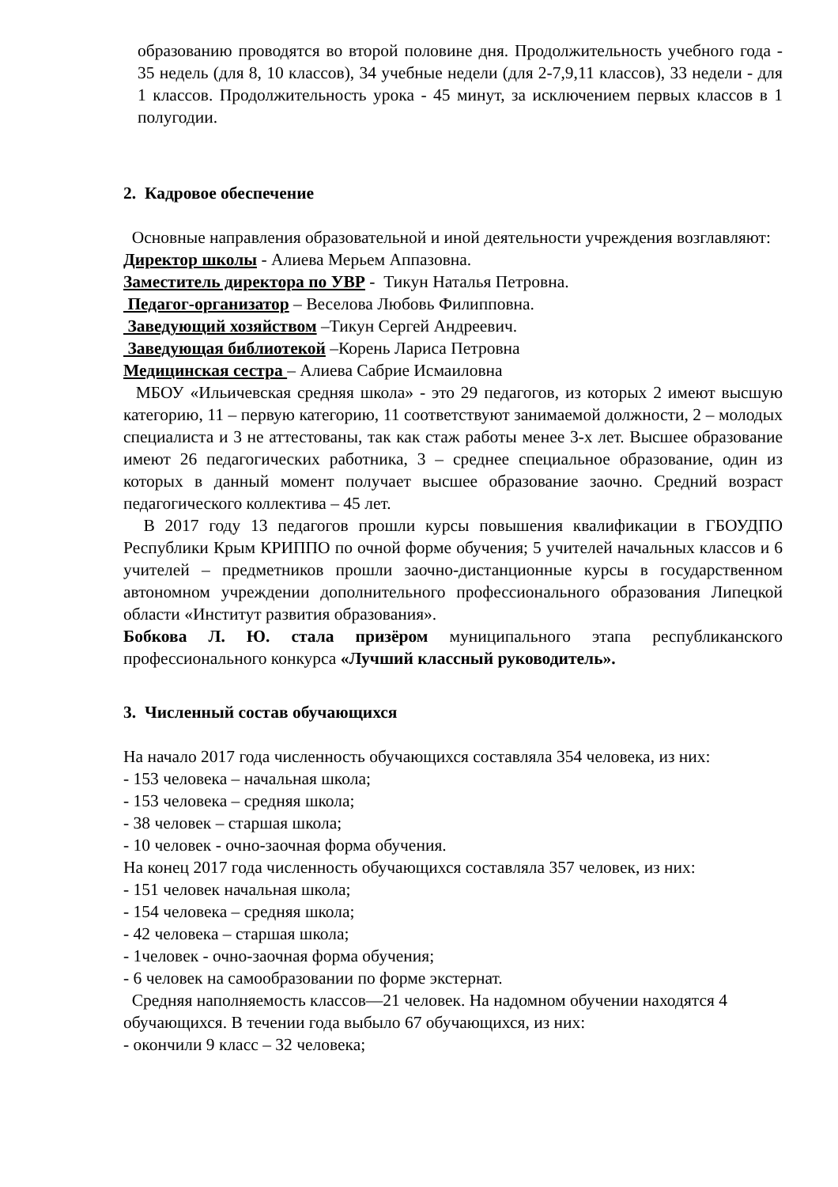образованию проводятся во второй половине дня. Продолжительность учебного года - 35 недель (для 8, 10 классов), 34 учебные недели (для 2-7,9,11 классов), 33 недели - для 1 классов. Продолжительность урока - 45 минут, за исключением первых классов в 1 полугодии.
2. Кадровое обеспечение
Основные направления образовательной и иной деятельности учреждения возглавляют:
Директор школы - Алиева Мерьем Аппазовна.
Заместитель директора по УВР - Тикун Наталья Петровна.
Педагог-организатор – Веселова Любовь Филипповна.
Заведующий хозяйством –Тикун Сергей Андреевич.
Заведующая библиотекой –Корень Лариса Петровна
Медицинская сестра – Алиева Сабрие Исмаиловна
МБОУ «Ильичевская средняя школа» - это 29 педагогов, из которых 2 имеют высшую категорию, 11 – первую категорию, 11 соответствуют занимаемой должности, 2 – молодых специалиста и 3 не аттестованы, так как стаж работы менее 3-х лет. Высшее образование имеют 26 педагогических работника, 3 – среднее специальное образование, один из которых в данный момент получает высшее образование заочно. Средний возраст педагогического коллектива – 45 лет.
В 2017 году 13 педагогов прошли курсы повышения квалификации в ГБОУДПО Республики Крым КРИППО по очной форме обучения; 5 учителей начальных классов и 6 учителей – предметников прошли заочно-дистанционные курсы в государственном автономном учреждении дополнительного профессионального образования Липецкой области «Институт развития образования».
Бобкова Л. Ю. стала призёром муниципального этапа республиканского профессионального конкурса «Лучший классный руководитель».
3. Численный состав обучающихся
На начало 2017 года численность обучающихся составляла 354 человека, из них:
- 153 человека – начальная школа;
- 153 человека – средняя школа;
- 38 человек – старшая школа;
- 10 человек - очно-заочная форма обучения.
На конец 2017 года численность обучающихся составляла 357 человек, из них:
- 151 человек начальная школа;
- 154 человека – средняя школа;
- 42 человека – старшая школа;
- 1человек - очно-заочная форма обучения;
- 6 человек на самообразовании по форме экстернат.
Средняя наполняемость классов—21 человек. На надомном обучении находятся 4 обучающихся. В течении года выбыло 67 обучающихся, из них:
- окончили 9 класс – 32 человека;